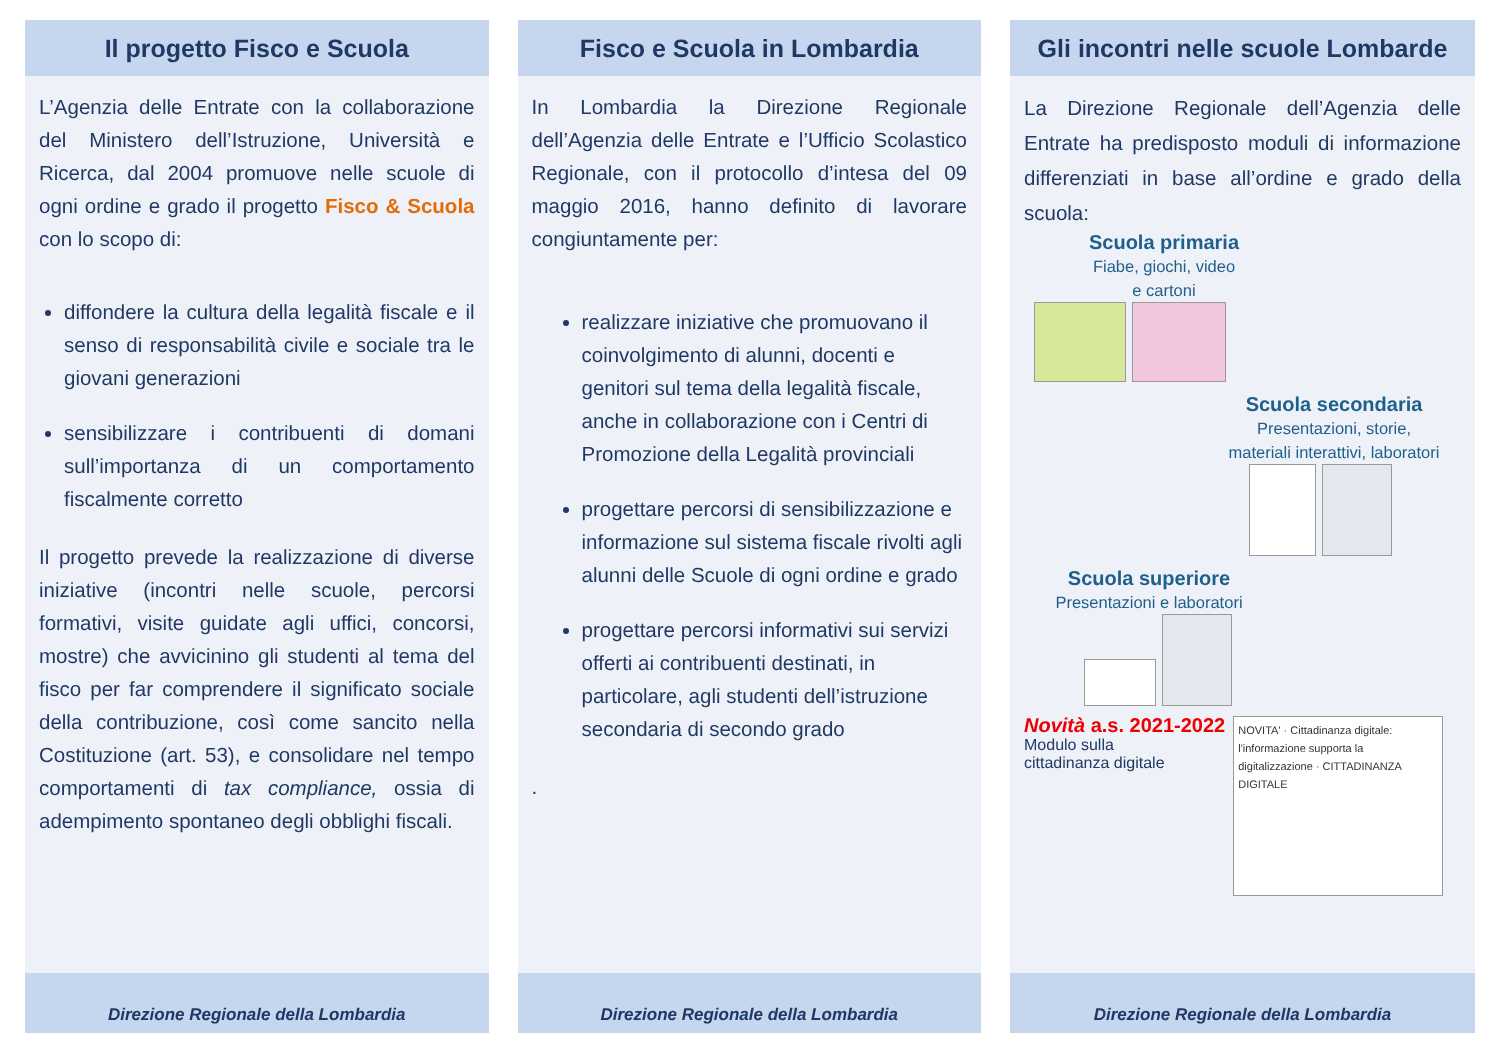Il progetto Fisco e Scuola
L’Agenzia delle Entrate con la collaborazione del Ministero dell’Istruzione, Università e Ricerca, dal 2004 promuove nelle scuole di ogni ordine e grado il progetto Fisco & Scuola con lo scopo di:
diffondere la cultura della legalità fiscale e il senso di responsabilità civile e sociale tra le giovani generazioni
sensibilizzare i contribuenti di domani sull’importanza di un comportamento fiscalmente corretto
Il progetto prevede la realizzazione di diverse iniziative (incontri nelle scuole, percorsi formativi, visite guidate agli uffici, concorsi, mostre) che avvicinino gli studenti al tema del fisco per far comprendere il significato sociale della contribuzione, così come sancito nella Costituzione (art. 53), e consolidare nel tempo comportamenti di tax compliance, ossia di adempimento spontaneo degli obblighi fiscali.
Direzione Regionale della Lombardia
Fisco e Scuola in Lombardia
In Lombardia la Direzione Regionale dell’Agenzia delle Entrate e l’Ufficio Scolastico Regionale, con il protocollo d’intesa del 09 maggio 2016, hanno definito di lavorare congiuntamente per:
realizzare iniziative che promuovano il coinvolgimento di alunni, docenti e genitori sul tema della legalità fiscale, anche in collaborazione con i Centri di Promozione della Legalità provinciali
progettare percorsi di sensibilizzazione e informazione sul sistema fiscale rivolti agli alunni delle Scuole di ogni ordine e grado
progettare percorsi informativi sui servizi offerti ai contribuenti destinati, in particolare, agli studenti dell’istruzione secondaria di secondo grado
.
Direzione Regionale della Lombardia
Gli incontri nelle scuole Lombarde
La Direzione Regionale dell’Agenzia delle Entrate ha predisposto moduli di informazione differenziati in base all’ordine e grado della scuola:
Scuola primaria
Fiabe, giochi, video
e cartoni
Scuola secondaria
Presentazioni, storie,
materiali interattivi, laboratori
Scuola superiore
Presentazioni e laboratori
Novità a.s. 2021-2022
Modulo sulla
cittadinanza digitale
NOVITA' · Cittadinanza digitale: l'informazione supporta la digitalizzazione · CITTADINANZA DIGITALE
Direzione Regionale della Lombardia